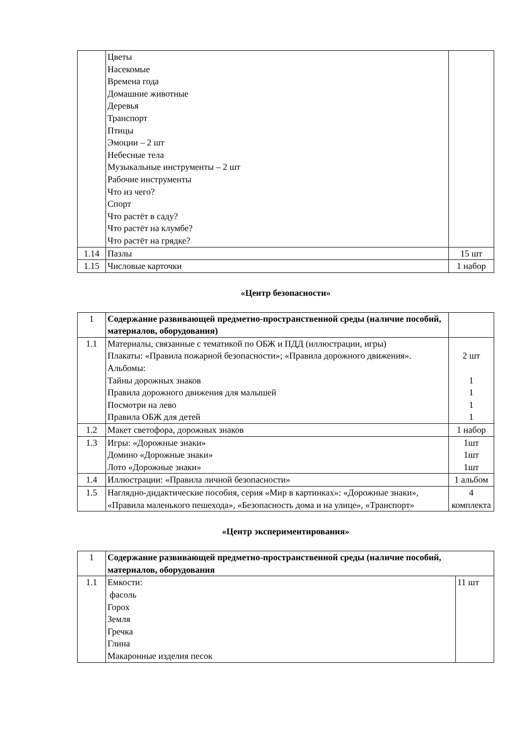| | Цветы Насекомые Времена года Домашние животные Деревья Транспорт Птицы Эмоции – 2 шт Небесные тела Музыкальные инструменты – 2 шт Рабочие инструменты Что из чего? Спорт Что растёт в саду? Что растёт на клумбе? Что растёт на грядке? | |
| 1.14 | Пазлы | 15 шт |
| 1.15 | Числовые карточки | 1 набор |
«Центр безопасности»
| 1 | Содержание развивающей предметно-пространственной среды (наличие пособий, материалов, оборудования) | |
| 1.1 | Материалы, связанные с тематикой по ОБЖ и ПДД (иллюстрации, игры) Плакаты: «Правила пожарной безопасности»; «Правила дорожного движения». Альбомы: Тайны дорожных знаков Правила дорожного движения для малышей Посмотри на лево Правила ОБЖ для детей | 2 шт 1 1 1 1 |
| 1.2 | Макет светофора, дорожных знаков | 1 набор |
| 1.3 | Игры: «Дорожные знаки» Домино «Дорожные знаки» Лото «Дорожные знаки» | 1шт 1шт 1шт |
| 1.4 | Иллюстрации: «Правила личной безопасности» | 1 альбом |
| 1.5 | Наглядно-дидактические пособия, серия «Мир в картинках»: «Дорожные знаки», «Правила маленького пешехода», «Безопасность дома и на улице», «Транспорт» | 4 комплекта |
«Центр экспериментирования»
| 1 | Содержание развивающей предметно-пространственной среды (наличие пособий, материалов, оборудования | |
| 1.1 | Емкости: фасоль Горох Земля Гречка Глина Макаронные изделия песок | 11 шт |